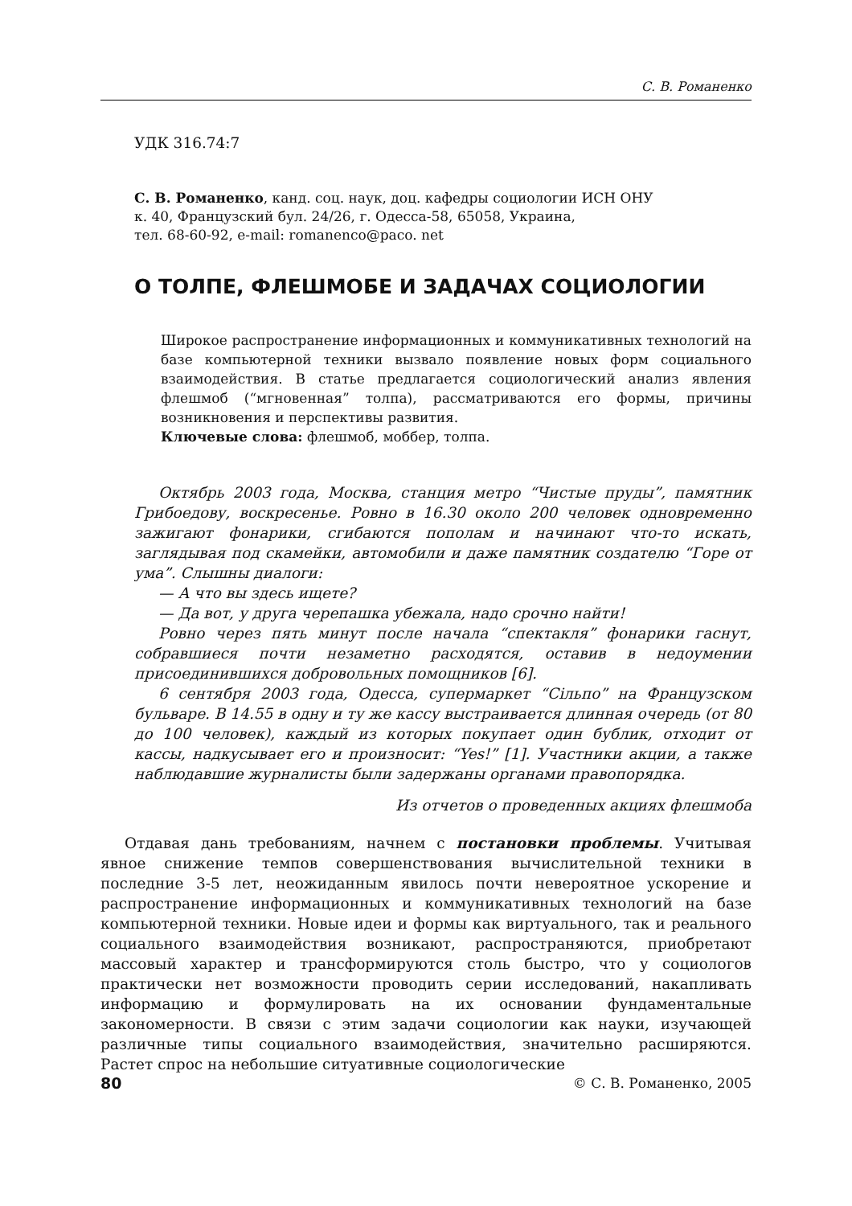С. В. Романенко
УДК 316.74:7
С. В. Романенко, канд. соц. наук, доц. кафедры социологии ИСН ОНУ
к. 40, Французский бул. 24/26, г. Одесса-58, 65058, Украина,
тел. 68-60-92, e-mail: romanenco@paco. net
О ТОЛПЕ, ФЛЕШМОБЕ И ЗАДАЧАХ СОЦИОЛОГИИ
Широкое распространение информационных и коммуникативных технологий на базе компьютерной техники вызвало появление новых форм социального взаимодействия. В статье предлагается социологический анализ явления флешмоб (“мгновенная” толпа), рассматриваются его формы, причины возникновения и перспективы развития.
Ключевые слова: флешмоб, моббер, толпа.
Октябрь 2003 года, Москва, станция метро “Чистые пруды”, памятник Грибоедову, воскресенье. Ровно в 16.30 около 200 человек одновременно зажигают фонарики, сгибаются пополам и начинают что-то искать, заглядывая под скамейки, автомобили и даже памятник создателю “Горе от ума”. Слышны диалоги:
— А что вы здесь ищете?
— Да вот, у друга черепашка убежала, надо срочно найти!
Ровно через пять минут после начала “спектакля” фонарики гаснут, собравшиеся почти незаметно расходятся, оставив в недоумении присоединившихся добровольных помощников [6].
6 сентября 2003 года, Одесса, супермаркет “Сільпо” на Французском бульваре. В 14.55 в одну и ту же кассу выстраивается длинная очередь (от 80 до 100 человек), каждый из которых покупает один бублик, отходит от кассы, надкусывает его и произносит: “Yes!” [1]. Участники акции, а также наблюдавшие журналисты были задержаны органами правопорядка.
Из отчетов о проведенных акциях флешмоба
Отдавая дань требованиям, начнем с постановки проблемы. Учитывая явное снижение темпов совершенствования вычислительной техники в последние 3-5 лет, неожиданным явилось почти невероятное ускорение и распространение информационных и коммуникативных технологий на базе компьютерной техники. Новые идеи и формы как виртуального, так и реального социального взаимодействия возникают, распространяются, приобретают массовый характер и трансформируются столь быстро, что у социологов практически нет возможности проводить серии исследований, накапливать информацию и формулировать на их основании фундаментальные закономерности. В связи с этим задачи социологии как науки, изучающей различные типы социального взаимодействия, значительно расширяются. Растет спрос на небольшие ситуативные социологические
80 © С. В. Романенко, 2005